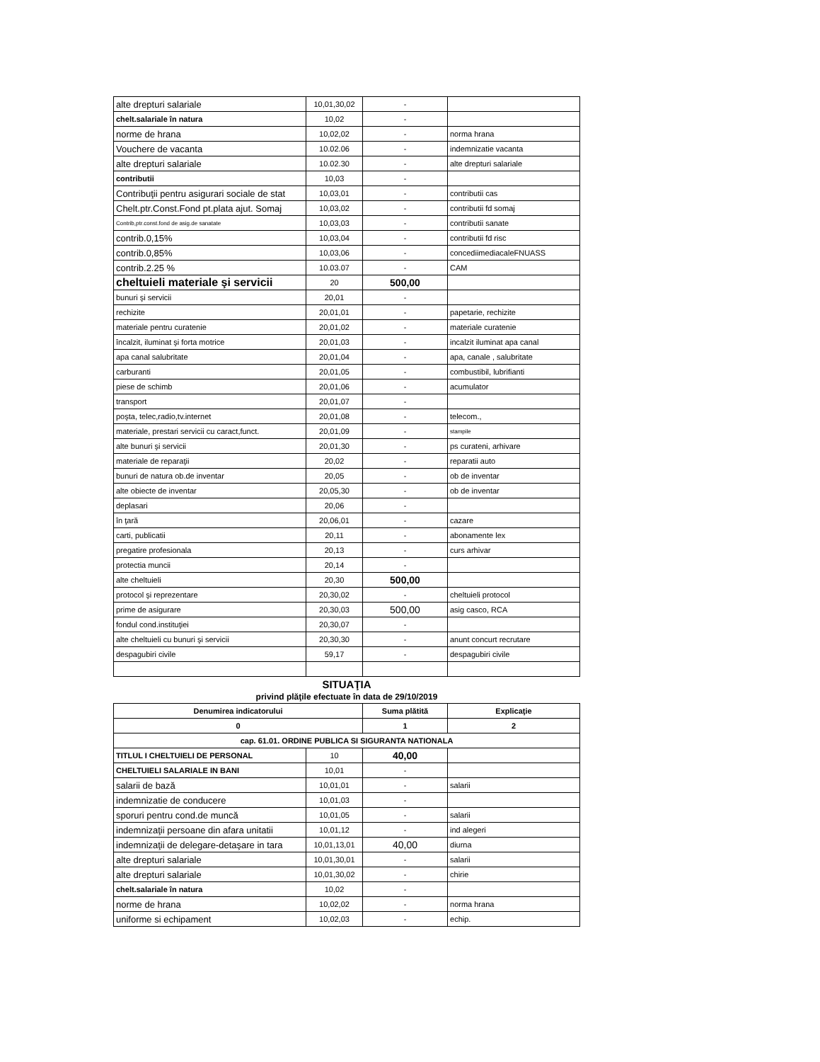| alte drepturi salariale | 10,01,30,02 | - | |
| chelt.salariale în natura | 10,02 | - | |
| norme de hrana | 10,02,02 | - | norma hrana |
| Vouchere de vacanta | 10.02.06 | - | indemnizatie vacanta |
| alte drepturi salariale | 10.02.30 | - | alte drepturi salariale |
| contributii | 10,03 | - | |
| Contribuţii pentru asigurari sociale de stat | 10,03,01 | - | contributii cas |
| Chelt.ptr.Const.Fond pt.plata ajut. Somaj | 10,03,02 | - | contributii fd somaj |
| Contrib,ptr.const.fond de asig.de sanatate | 10,03,03 | - | contributii sanate |
| contrib.0,15% | 10,03,04 | - | contributii fd risc |
| contrib.0,85% | 10,03,06 | - | concediimediacaleFNUASS |
| contrib.2.25 % | 10.03.07 | - | CAM |
| cheltuieli materiale şi servicii | 20 | 500,00 | |
| bunuri şi servicii | 20,01 | - | |
| rechizite | 20,01,01 | - | papetarie, rechizite |
| materiale pentru curatenie | 20,01,02 | - | materiale curatenie |
| încalzit, iluminat şi forta motrice | 20,01,03 | - | incalzit iluminat apa canal |
| apa canal salubritate | 20,01,04 | - | apa, canale , salubritate |
| carburanti | 20,01,05 | - | combustibil, lubrifianti |
| piese de schimb | 20,01,06 | - | acumulator |
| transport | 20,01,07 | - | |
| poşta, telec,radio,tv.internet | 20,01,08 | - | telecom., |
| materiale, prestari servicii cu caract,funct. | 20,01,09 | - | stampile |
| alte bunuri şi servicii | 20,01,30 | - | ps curateni, arhivare |
| materiale de reparaţii | 20,02 | - | reparatii auto |
| bunuri de natura ob.de inventar | 20,05 | - | ob de inventar |
| alte obiecte de inventar | 20,05,30 | - | ob de inventar |
| deplasari | 20,06 | - | |
| în ţară | 20,06,01 | - | cazare |
| carti, publicatii | 20,11 | - | abonamente lex |
| pregatire profesionala | 20,13 | - | curs arhivar |
| protectia muncii | 20,14 | - | |
| alte cheltuieli | 20,30 | 500,00 | |
| protocol şi reprezentare | 20,30,02 | - | cheltuieli protocol |
| prime de asigurare | 20,30,03 | 500,00 | asig casco, RCA |
| fondul cond.instituţiei | 20,30,07 | - | |
| alte cheltuieli cu bunuri şi servicii | 20,30,30 | - | anunt concurt recrutare |
| despagubiri civile | 59,17 | - | despagubiri civile |
SITUAŢIA
privind plăţile efectuate în data de 29/10/2019
| Denumirea indicatorului | | Suma plătită | Explicaţie |
| --- | --- | --- | --- |
| 0 | | 1 | 2 |
| cap. 61.01. ORDINE PUBLICA SI SIGURANTA NATIONALA | | | |
| TITLUL I CHELTUIELI DE PERSONAL | 10 | 40,00 | |
| CHELTUIELI SALARIALE IN BANI | 10,01 | - | |
| salarii de bază | 10,01,01 | - | salarii |
| indemnizatie de conducere | 10,01,03 | - | |
| sporuri pentru cond.de muncă | 10,01,05 | - | salarii |
| indemnizaţii persoane din afara unitatii | 10,01,12 | - | ind alegeri |
| indemnizaţii de delegare-detaşare in tara | 10,01,13,01 | 40,00 | diurna |
| alte drepturi salariale | 10,01,30,01 | - | salarii |
| alte drepturi salariale | 10,01,30,02 | - | chirie |
| chelt.salariale în natura | 10,02 | - | |
| norme de hrana | 10,02,02 | - | norma hrana |
| uniforme si echipament | 10,02,03 | - | echip. |